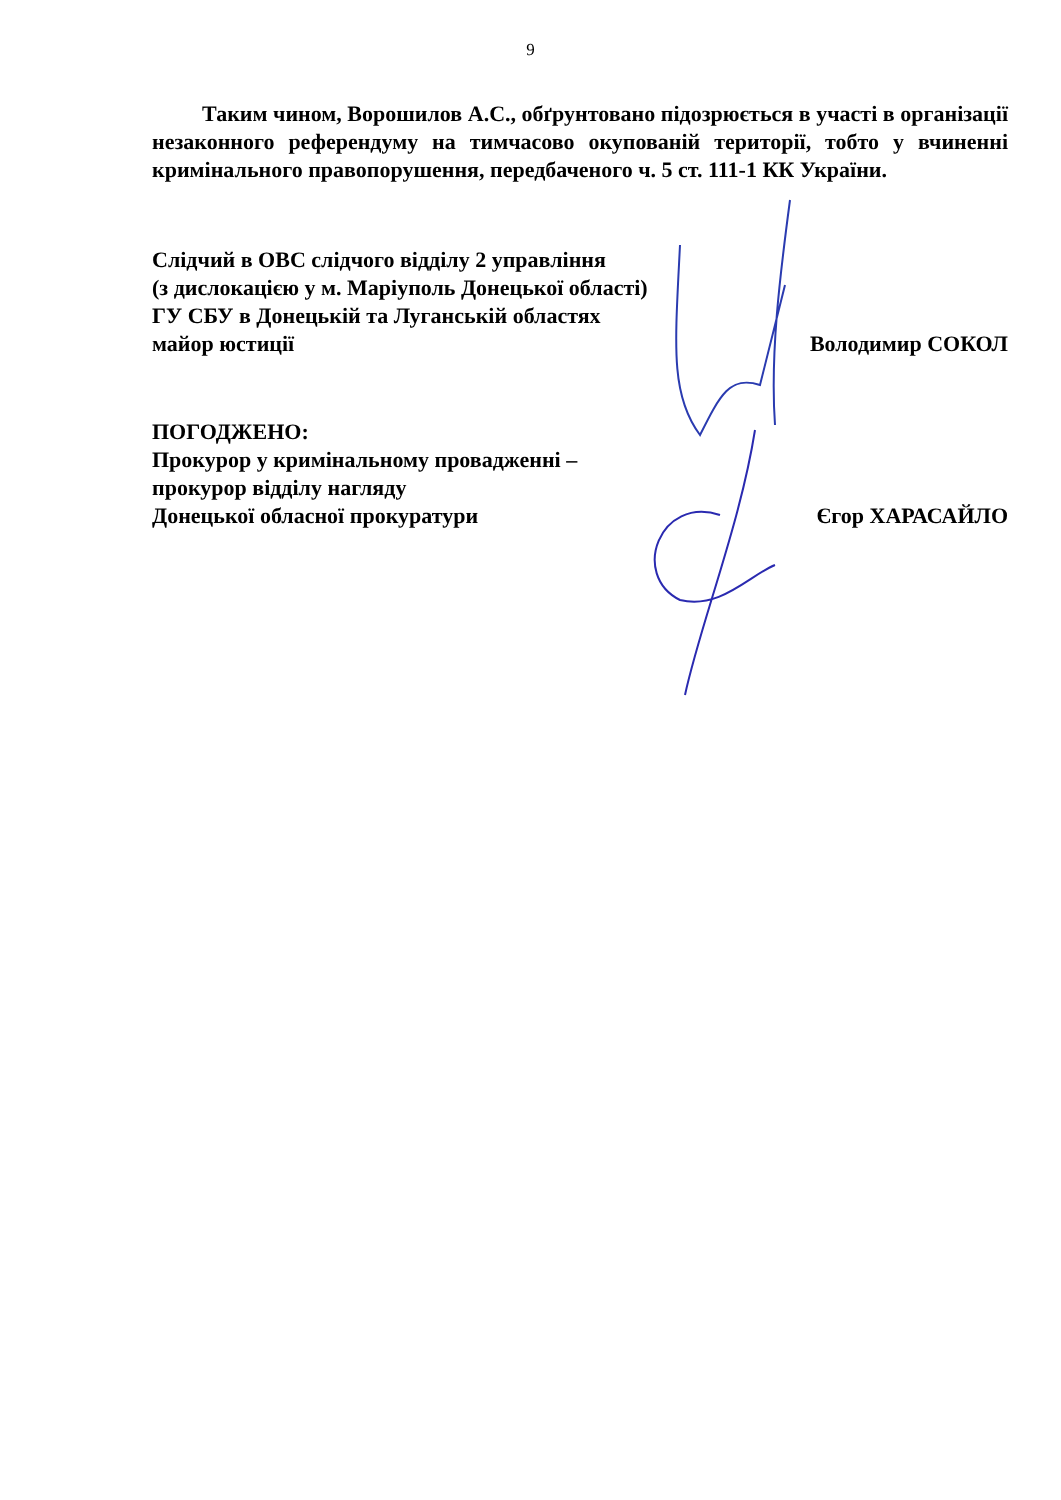9
Таким чином, Ворошилов А.С., обґрунтовано підозрюється в участі в організації незаконного референдуму на тимчасово окупованій території, тобто у вчиненні кримінального правопорушення, передбаченого ч. 5 ст. 111-1 КК України.
Слідчий в ОВС слідчого відділу 2 управління
(з дислокацією у м. Маріуполь Донецької області)
ГУ СБУ в Донецькій та Луганській областях
майор юстиції Володимир СОКОЛ
ПОГОДЖЕНО:
Прокурор у кримінальному провадженні –
прокурор відділу нагляду
Донецької обласної прокуратури Єгор ХАРАСАЙЛО